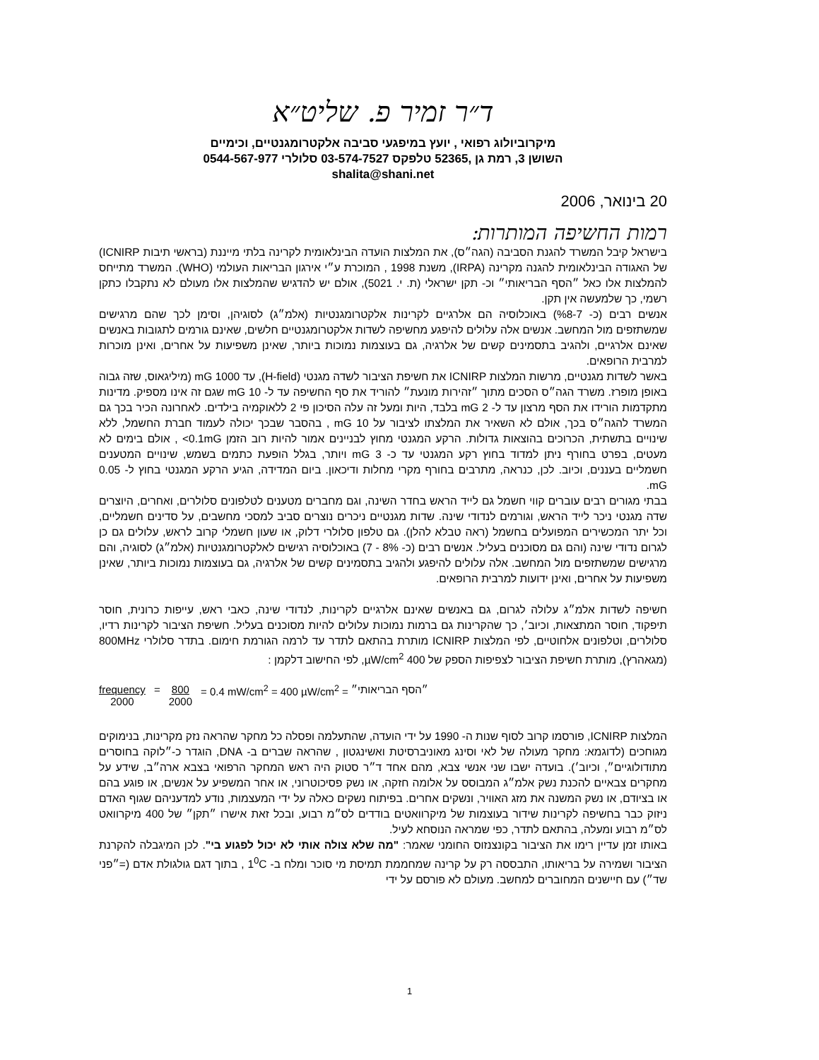ד״ר זמיר פ. שליט״א
מיקרוביולוג רפואי , יועץ במיפגעי סביבה אלקטרומגנטיים, וכימיים
השושן 3, רמת גן ,52365 טלפקס 03-574-7527 סלולרי 0544-567-977
shalita@shani.net
20 בינואר, 2006
רמות החשיפה המותרות:
בישראל קיבל המשרד להגנת הסביבה (הגה״ס), את המלצות הועדה הבינלאומית לקרינה בלתי מייננת (בראשי תיבות ICNIRP) של האגודה הבינלאומית להגנה מקרינה (IRPA), משנת 1998 , המוכרת ע״י אירגון הבריאות העולמי (WHO). המשרד מתייחס להמלצות אלו כאל ״הסף הבריאותי״ וכ- תקן ישראלי (ת. י. 5021), אולם יש להדגיש שהמלצות אלו מעולם לא נתקבלו כתקן רשמי, כך שלמעשה אין תקן.
אנשים רבים (כ- 7-%8) באוכלוסיה הם אלרגיים לקרינות אלקטרומגנטיות (אלמ״ג) לסוגיהן, וסימן לכך שהם מרגישים שמשתזפים מול המחשב. אנשים אלה עלולים להיפגע מחשיפה לשדות אלקטרומגנטיים חלשים, שאינם גורמים לתגובות באנשים שאינם אלרגיים, ולהגיב בתסמינים קשים של אלרגיה, גם בעוצמות נמוכות ביותר, שאינן משפיעות על אחרים, ואינן מוכרות למרבית הרופאים.
באשר לשדות מגנטיים, מרשות המלצות ICNIRP את חשיפת הציבור לשדה מגנטי (H-field), עד 1000 mG (מיליגאוס, שזה גבוה באופן מופרז. משרד הגה״ס הסכים מתוך ״זהירות מונעת״ להוריד את סף החשיפה עד ל- 10 mG שגם זה אינו מספיק. מדינות מתקדמות הורידו את הסף מרצון עד ל- 2 mG בלבד, היות ומעל זה עלה הסיכון פי 2 ללאוקמיה בילדים. לאחרונה הכיר בכך גם המשרד להגה״ס בכך, אולם לא השאיר את המלצתו לציבור על 10 mG , בהסבר שבכך יכולה לעמוד חברת החשמל, ללא שינויים בתשתית, הכרוכים בהוצאות גדולות. הרקע המגנטי מחוץ לבניינים אמור להיות רוב הזמן 0.1mG> , אולם בימים לא מעטים, בפרט בחורף ניתן למדוד בחוץ רקע המגנטי עד כ- 3 mG ויותר, בגלל הופעת כתמים בשמש, שינויים המטענים חשמליים בעננים, וכיוב. לכן, כנראה, מתרבים בחורף מקרי מחלות ודיכאון. ביום המדידה, הגיע הרקע המגנטי בחוץ ל- 0.05 mG.
בבתי מגורים רבים עוברים קווי חשמל גם לייד הראש בחדר השינה, וגם מחברים מטענים לטלפונים סלולרים, ואחרים, היוצרים שדה מגנטי ניכר לייד הראש, וגורמים לנדודי שינה. שדות מגנטיים ניכרים נוצרים סביב למסכי מחשבים, על סדינים חשמליים, וכל יתר המכשירים המפועלים בחשמל (ראה טבלא להלן). גם טלפון סלולרי דלוק, או שעון חשמלי קרוב לראש, עלולים גם כן לגרום נדודי שינה (והם גם מסוכנים בעליל. אנשים רבים (כ- 8% - 7) באוכלוסיה רגישים לאלקטרומגנטיות (אלמ״ג) לסוגיה, והם מרגישים שמשתזפים מול המחשב. אלה עלולים להיפגע ולהגיב בתסמינים קשים של אלרגיה, גם בעוצמות נמוכות ביותר, שאינן משפיעות על אחרים, ואינן ידועות למרבית הרופאים.
חשיפה לשדות אלמ״ג עלולה לגרום, גם באנשים שאינם אלרגיים לקרינות, לנדודי שינה, כאבי ראש, עייפות כרונית, חוסר תיפקוד, חוסר המתצאות, וכיוב׳, כך שהקרינות גם ברמות נמוכות עלולים להיות מסוכנים בעליל. חשיפת הציבור לקרינות רדיו, סלולרים, וטלפונים אלחוטיים, לפי המלצות ICNIRP מותרת בהתאם לתדר עד לרמה הגורמת חימום. בתדר סלולרי 800MHz (מגאהרץ), מותרת חשיפת הציבור לצפיפות הספק של 400 µW/cm<sup>2</sup>, לפי החישוב דלקמן :
frequency
2000 = 800
2000 = 0.4 mW/cm<sup>2</sup> = 400 µW/cm<sup>2</sup> = ״הסף הבריאותי״
המלצות ICNIRP, פורסמו קרוב לסוף שנות ה- 1990 על ידי הועדה, שהתעלמה ופסלה כל מחקר שהראה נזק מקרינות, בנימוקים מגוחכים (לדוגמא: מחקר מעולה של לאי וסינג מאוניברסיטת ואשינגטון , שהראה שברים ב- DNA, הוגדר כ-״לוקה בחוסרים מתודולוגיים״, וכיוב׳). בועדה ישבו שני אנשי צבא, מהם אחד ד״ר סטוק היה ראש המחקר הרפואי בצבא ארה״ב, שידע על מחקרים צבאיים להכנת נשק אלמ״ג המבוסס על אלומה חזקה, או נשק פסיכוטרוני, או אחר המשפיע על אנשים, או פוגע בהם או בציודם, או נשק המשנה את מזג האוויר, ונשקים אחרים. בפיתוח נשקים כאלה על ידי המעצמות, נודע למדעניהם שגוף האדם ניזוק כבר בחשיפה לקרינות שידור בעוצמות של מיקרוואטים בודדים לס״מ רבוע, ובכל זאת אישרו ״תקן״ של 400 מיקרוואט לס״מ רבוע ומעלה, בהתאם לתדר, כפי שמראה הנוסחא לעיל.
באותו זמן עדיין רימו את הציבור בקונצנזוס החומני שאמר: "מה שלא צולה אותי לא יכול לפגוע בי". לכן המיגבלה להקרנת הציבור ושמירה על בריאותו, התבססה רק על קרינה שמחממת תמיסת מי סוכר ומלח ב- 1<sup>0</sup>C , בתוך דגם גולגולת אדם (=״פני שד״) עם חיישנים המחוברים למחשב. מעולם לא פורסם על ידי
1